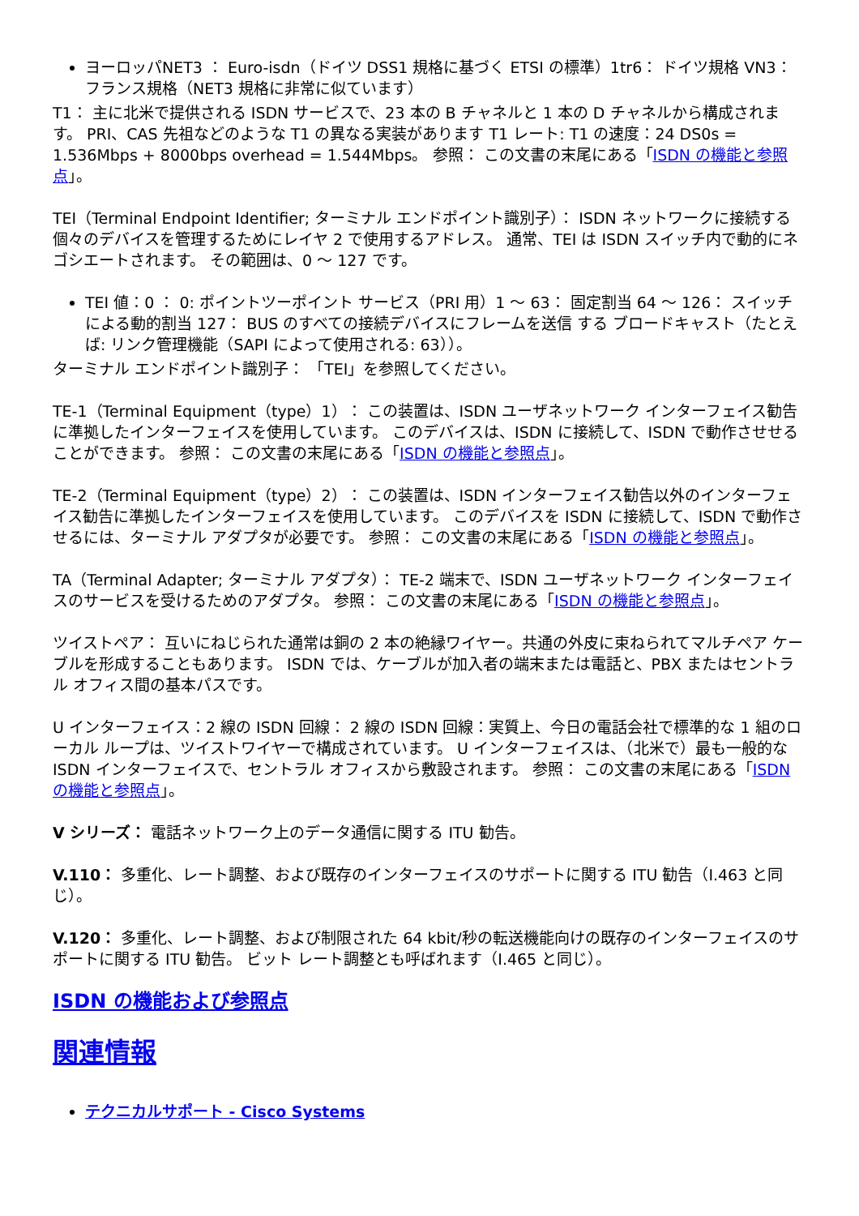ヨーロッパNET3 ： Euro-isdn（ドイツ DSS1 規格に基づく ETSI の標準）1tr6： ドイツ規格 VN3： フランス規格（NET3 規格に非常に似ています）
T1： 主に北米で提供される ISDN サービスで、23 本の B チャネルと 1 本の D チャネルから構成されます。 PRI、CAS 先祖などのような T1 の異なる実装があります T1 レート: T1 の速度：24 DS0s = 1.536Mbps + 8000bps overhead = 1.544Mbps。 参照： この文書の末尾にある「ISDN の機能と参照点」。
TEI（Terminal Endpoint Identifier; ターミナル エンドポイント識別子）： ISDN ネットワークに接続する個々のデバイスを管理するためにレイヤ 2 で使用するアドレス。 通常、TEI は ISDN スイッチ内で動的にネゴシエートされます。 その範囲は、0 ～ 127 です。
TEI 値：0 ： 0: ポイントツーポイント サービス（PRI 用）1 ～ 63： 固定割当 64 ～ 126： スイッチによる動的割当 127： BUS のすべての接続デバイスにフレームを送信 する ブロードキャスト（たとえば: リンク管理機能（SAPI によって使用される: 63））。
ターミナル エンドポイント識別子： 「TEI」を参照してください。
TE-1（Terminal Equipment（type）1）： この装置は、ISDN ユーザネットワーク インターフェイス勧告に準拠したインターフェイスを使用しています。 このデバイスは、ISDN に接続して、ISDN で動作させせることができます。 参照： この文書の末尾にある「ISDN の機能と参照点」。
TE-2（Terminal Equipment（type）2）： この装置は、ISDN インターフェイス勧告以外のインターフェイス勧告に準拠したインターフェイスを使用しています。 このデバイスを ISDN に接続して、ISDN で動作させるには、ターミナル アダプタが必要です。 参照： この文書の末尾にある「ISDN の機能と参照点」。
TA（Terminal Adapter; ターミナル アダプタ）： TE-2 端末で、ISDN ユーザネットワーク インターフェイスのサービスを受けるためのアダプタ。 参照： この文書の末尾にある「ISDN の機能と参照点」。
ツイストペア： 互いにねじられた通常は銅の 2 本の絶縁ワイヤー。共通の外皮に束ねられてマルチペア ケーブルを形成することもあります。 ISDN では、ケーブルが加入者の端末または電話と、PBX またはセントラル オフィス間の基本パスです。
U インターフェイス：2 線の ISDN 回線： 2 線の ISDN 回線：実質上、今日の電話会社で標準的な 1 組のローカル ループは、ツイストワイヤーで構成されています。 U インターフェイスは、（北米で）最も一般的な ISDN インターフェイスで、セントラル オフィスから敷設されます。 参照： この文書の末尾にある「ISDN の機能と参照点」。
V シリーズ： 電話ネットワーク上のデータ通信に関する ITU 勧告。
V.110： 多重化、レート調整、および既存のインターフェイスのサポートに関する ITU 勧告（I.463 と同じ）。
V.120： 多重化、レート調整、および制限された 64 kbit/秒の転送機能向けの既存のインターフェイスのサポートに関する ITU 勧告。 ビット レート調整とも呼ばれます（I.465 と同じ）。
ISDN の機能および参照点
関連情報
テクニカルサポート - Cisco Systems